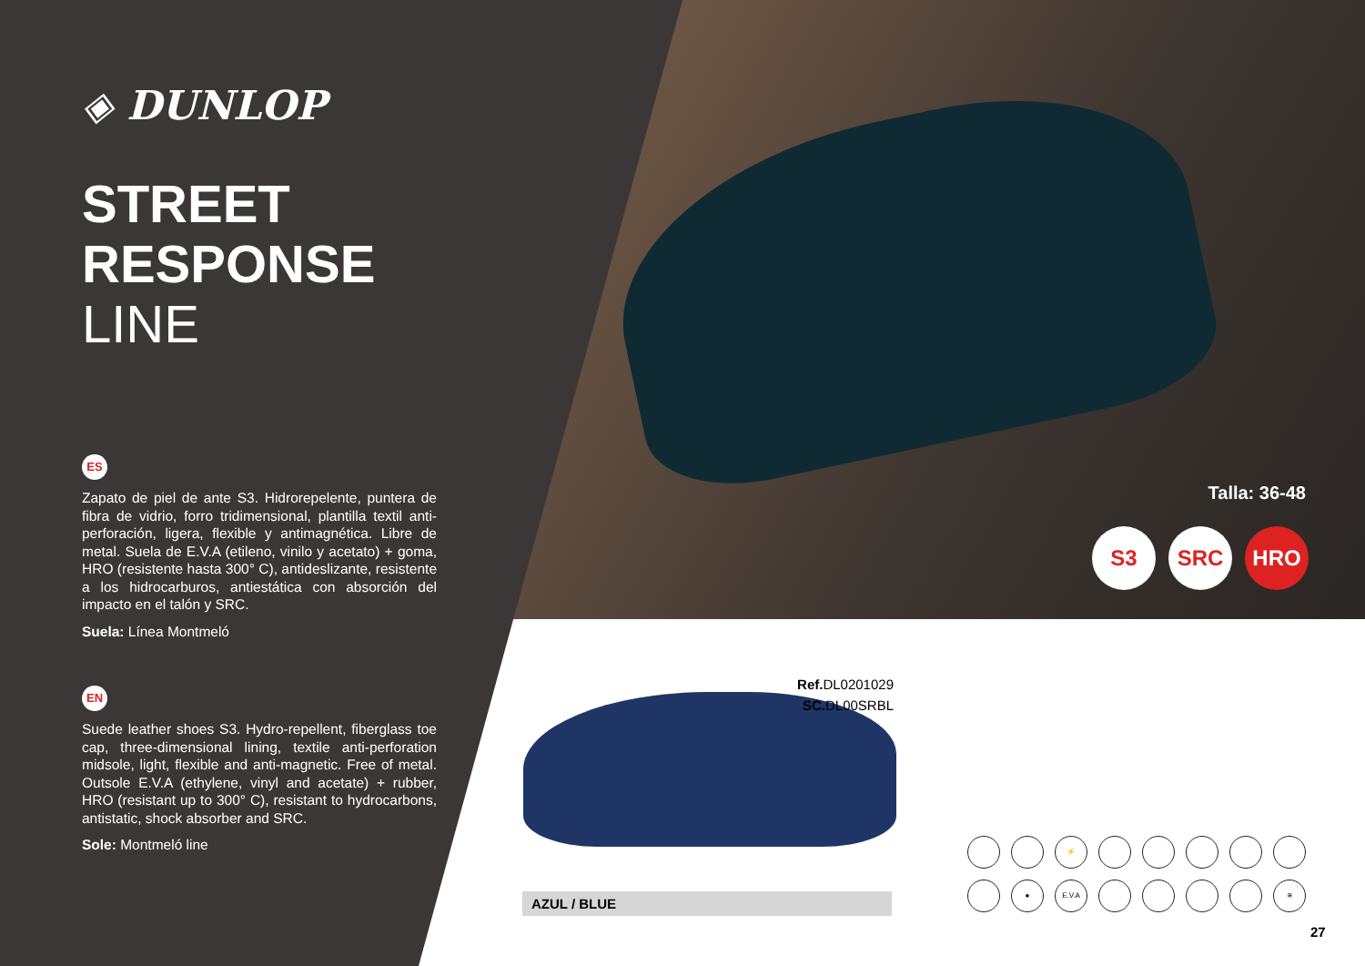◈ DUNLOP
STREET RESPONSE
LINE
ES
Zapato de piel de ante S3. Hidrorepelente, puntera de fibra de vidrio, forro tridimensional, plantilla textil anti-perforación, ligera, flexible y antimagnética. Libre de metal. Suela de E.V.A (etileno, vinilo y acetato) + goma, HRO (resistente hasta 300° C), antideslizante, resistente a los hidrocarburos, antiestática con absorción del impacto en el talón y SRC.
Suela: Línea Montmeló
EN
Suede leather shoes S3. Hydro-repellent, fiberglass toe cap, three-dimensional lining, textile anti-perforation midsole, light, flexible and anti-magnetic. Free of metal. Outsole E.V.A (ethylene, vinyl and acetate) + rubber, HRO (resistant up to 300° C), resistant to hydrocarbons, antistatic, shock absorber and SRC.
Sole: Montmeló line
Talla: 36-48
S3 SRC HRO
Ref. DL0201029
SC. DL00SRBL
AZUL / BLUE
⚡
●
E.V.A
≋
27